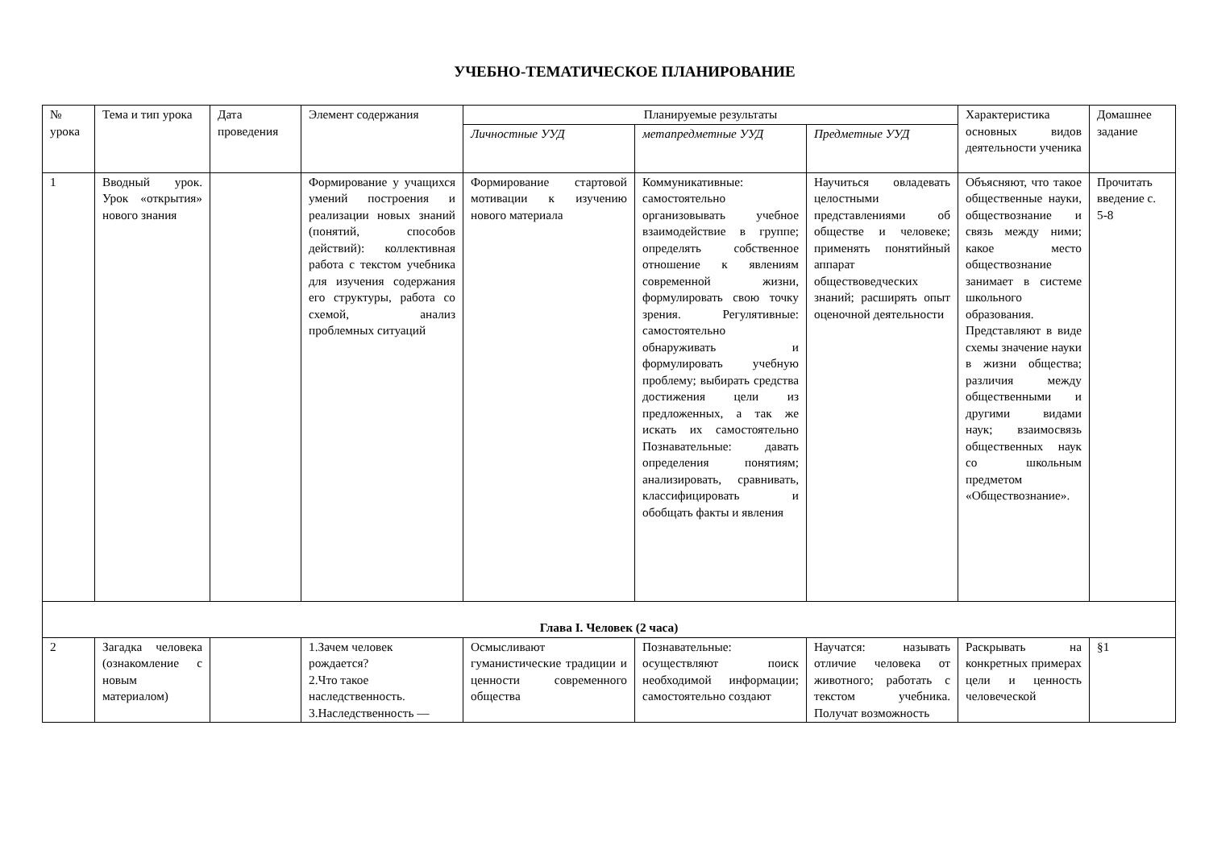УЧЕБНО-ТЕМАТИЧЕСКОЕ ПЛАНИРОВАНИЕ
| № урока | Тема и тип урока | Дата проведения | Элемент содержания | Планируемые результаты | | | Характеристика основных видов деятельности ученика | Домашнее задание |
| --- | --- | --- | --- | --- | --- | --- | --- | --- |
| | | | | Личностные УУД | метапредметные УУД | Предметные УУД | | |
| 1 | Вводный урок. Урок «открытия» нового знания | | Формирование у учащихся умений построения и реализации новых знаний (понятий, способов действий): коллективная работа с текстом учебника для изучения содержания его структуры, работа со схемой, анализ проблемных ситуаций | Формирование стартовой мотивации к изучению нового материала | Коммуникативные: самостоятельно организовывать учебное взаимодействие в группе; определять собственное отношение к явлениям современной жизни, формулировать свою точку зрения. Регулятивные: самостоятельно обнаруживать и формулировать учебную проблему; выбирать средства достижения цели из предложенных, а так же искать их самостоятельно Познавательные: давать определения понятиям; анализировать, сравнивать, классифицировать и обобщать факты и явления | Научиться овладевать целостными представлениями об обществе и человеке; применять понятийный аппарат обществоведческих знаний; расширять опыт оценочной деятельности | Объясняют, что такое общественные науки, обществознание и связь между ними; какое место обществознание занимает в системе школьного образования. Представляют в виде схемы значение науки в жизни общества; различия между общественными и другими видами наук; взаимосвязь общественных наук со школьным предметом «Обществознание». | Прочитать введение с. 5-8 |
| Глава I. Человек (2 часа) | | | | | | | | |
| 2 | Загадка человека (ознакомление с новым материалом) | | 1.Зачем человек рождается? 2.Что такое наследственность. 3.Наследственность — | Осмысливают гуманистические традиции и ценности современного общества | Познавательные: осуществляют поиск необходимой информации; самостоятельно создают | Научатся: называть отличие человека от животного; работать с текстом учебника. Получат возможность | Раскрывать на конкретных примерах цели и ценность человеческой | §1 |